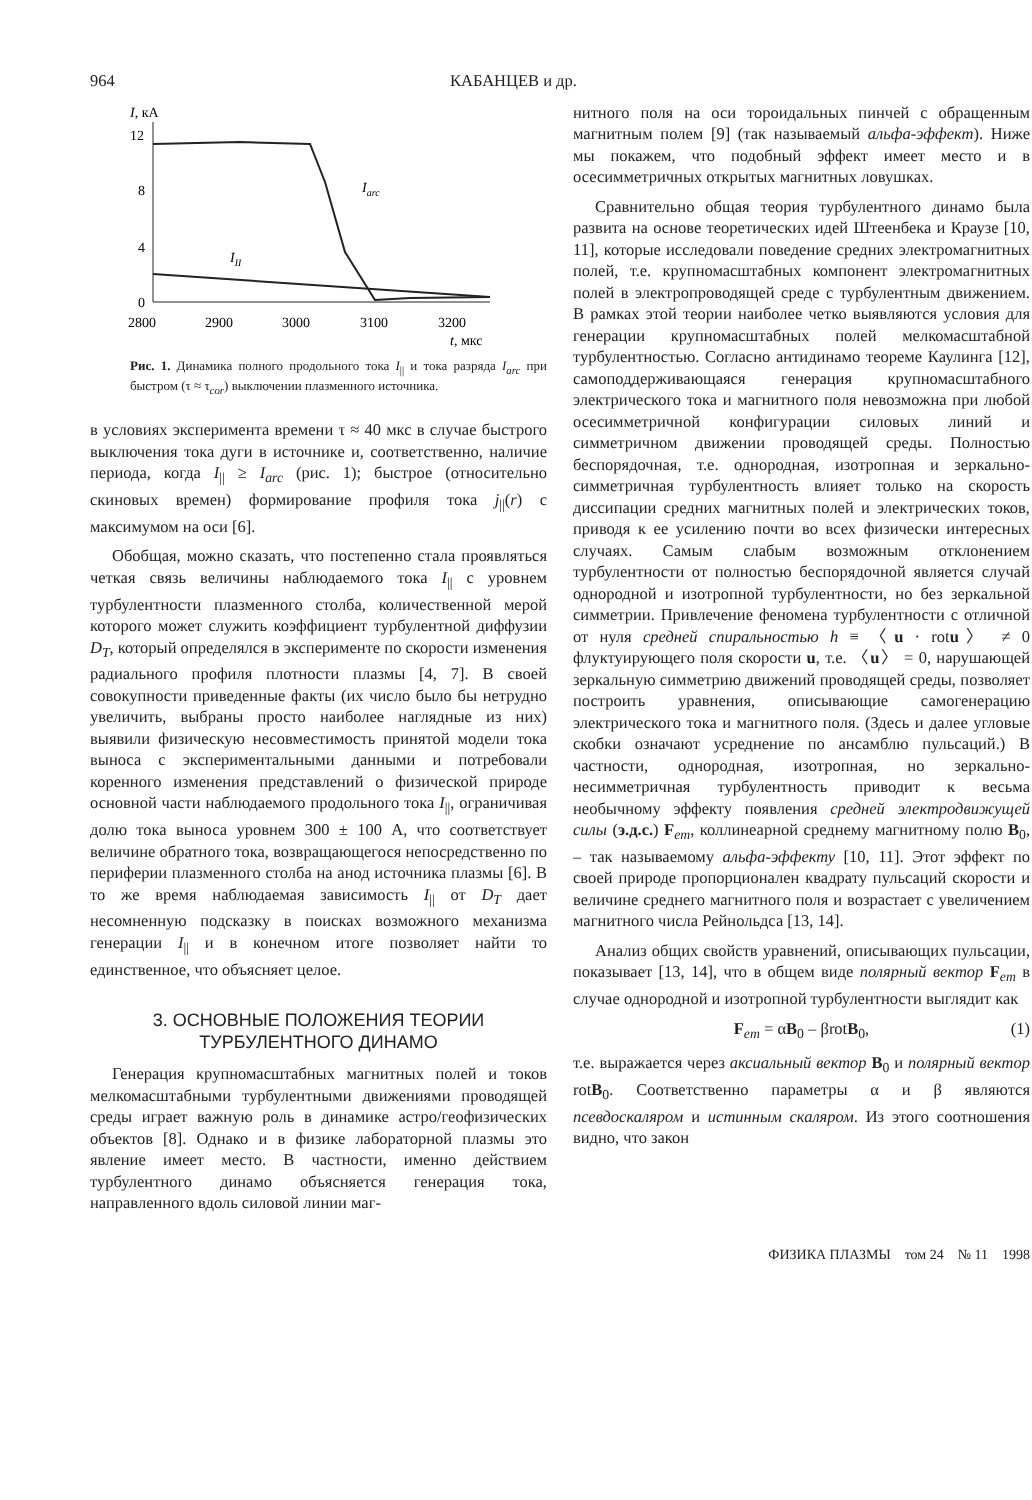964 КАБАНЦЕВ и др.
I, кА
12
8
4
0
Iarc
III
2800
2900
3000
3100
3200
t, мкс
Рис. 1. Динамика полного продольного тока I<sub>||</sub> и тока разряда I<sub>arc</sub> при быстром (τ ≈ τ<sub>cor</sub>) выключении плазменного источника.
в условиях эксперимента времени τ ≈ 40 мкс в случае быстрого выключения тока дуги в источнике и, соответственно, наличие периода, когда I<sub>||</sub> ≥ I<sub>arc</sub> (рис. 1); быстрое (относительно скиновых времен) формирование профиля тока j<sub>||</sub>(r) с максимумом на оси [6].
Обобщая, можно сказать, что постепенно стала проявляться четкая связь величины наблюдаемого тока I<sub>||</sub> с уровнем турбулентности плазменного столба, количественной мерой которого может служить коэффициент турбулентной диффузии D<sub>T</sub>, который определялся в эксперименте по скорости изменения радиального профиля плотности плазмы [4, 7]. В своей совокупности приведенные факты (их число было бы нетрудно увеличить, выбраны просто наиболее наглядные из них) выявили физическую несовместимость принятой модели тока выноса с экспериментальными данными и потребовали коренного изменения представлений о физической природе основной части наблюдаемого продольного тока I<sub>||</sub>, ограничивая долю тока выноса уровнем 300 ± 100 А, что соответствует величине обратного тока, возвращающегося непосредственно по периферии плазменного столба на анод источника плазмы [6]. В то же время наблюдаемая зависимость I<sub>||</sub> от D<sub>T</sub> дает несомненную подсказку в поисках возможного механизма генерации I<sub>||</sub> и в конечном итоге позволяет найти то единственное, что объясняет целое.
3. ОСНОВНЫЕ ПОЛОЖЕНИЯ ТЕОРИИ ТУРБУЛЕНТНОГО ДИНАМО
Генерация крупномасштабных магнитных полей и токов мелкомасштабными турбулентными движениями проводящей среды играет важную роль в динамике астро/геофизических объектов [8]. Однако и в физике лабораторной плазмы это явление имеет место. В частности, именно действием турбулентного динамо объясняется генерация тока, направленного вдоль силовой линии маг-
нитного поля на оси тороидальных пинчей с обращенным магнитным полем [9] (так называемый альфа-эффект). Ниже мы покажем, что подобный эффект имеет место и в осесимметричных открытых магнитных ловушках.
Сравнительно общая теория турбулентного динамо была развита на основе теоретических идей Штеенбека и Краузе [10, 11], которые исследовали поведение средних электромагнитных полей, т.е. крупномасштабных компонент электромагнитных полей в электропроводящей среде с турбулентным движением. В рамках этой теории наиболее четко выявляются условия для генерации крупномасштабных полей мелкомасштабной турбулентностью. Согласно антидинамо теореме Каулинга [12], самоподдерживающаяся генерация крупномасштабного электрического тока и магнитного поля невозможна при любой осесимметричной конфигурации силовых линий и симметричном движении проводящей среды. Полностью беспорядочная, т.е. однородная, изотропная и зеркально-симметричная турбулентность влияет только на скорость диссипации средних магнитных полей и электрических токов, приводя к ее усилению почти во всех физически интересных случаях. Самым слабым возможным отклонением турбулентности от полностью беспорядочной является случай однородной и изотропной турбулентности, но без зеркальной симметрии. Привлечение феномена турбулентности с отличной от нуля средней спиральностью h ≡ 〈u · rotu〉 ≠ 0 флуктуирующего поля скорости u, т.е. 〈u〉 = 0, нарушающей зеркальную симметрию движений проводящей среды, позволяет построить уравнения, описывающие самогенерацию электрического тока и магнитного поля. (Здесь и далее угловые скобки означают усреднение по ансамблю пульсаций.) В частности, однородная, изотропная, но зеркально-несимметричная турбулентность приводит к весьма необычному эффекту появления средней электродвижущей силы (э.д.с.) F<sub>em</sub>, коллинеарной среднему магнитному полю B<sub>0</sub>, – так называемому альфа-эффекту [10, 11]. Этот эффект по своей природе пропорционален квадрату пульсаций скорости и величине среднего магнитного поля и возрастает с увеличением магнитного числа Рейнольдса [13, 14].
Анализ общих свойств уравнений, описывающих пульсации, показывает [13, 14], что в общем виде полярный вектор F<sub>em</sub> в случае однородной и изотропной турбулентности выглядит как
F<sub>em</sub> = αB<sub>0</sub> – βrotB<sub>0</sub>, (1)
т.е. выражается через аксиальный вектор B<sub>0</sub> и полярный вектор rotB<sub>0</sub>. Соответственно параметры α и β являются псевдоскаляром и истинным скаляром. Из этого соотношения видно, что закон
ФИЗИКА ПЛАЗМЫ том 24 № 11 1998